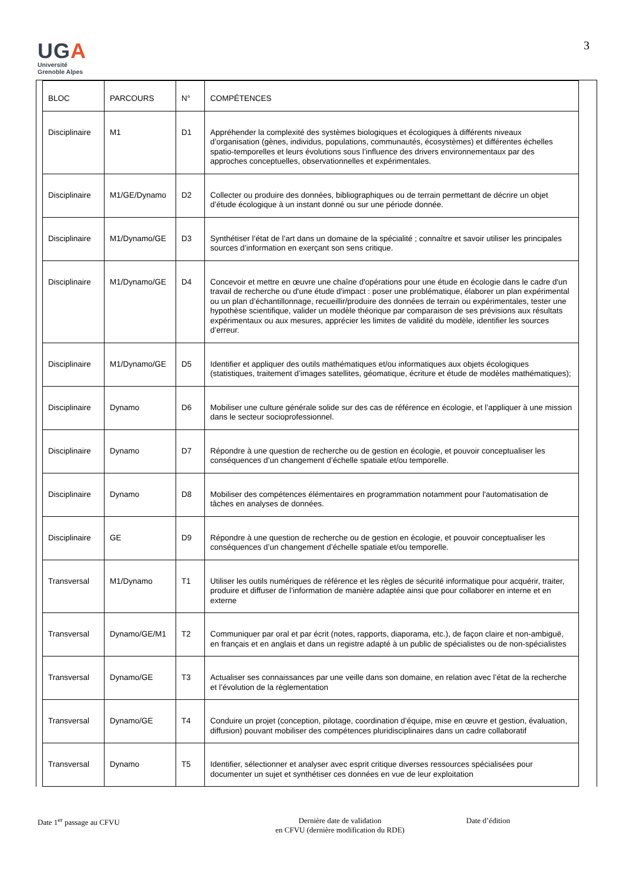UGA
Université
Grenoble Alpes
3
| BLOC | PARCOURS | N° | COMPÉTENCES |
| --- | --- | --- | --- |
| Disciplinaire | M1 | D1 | Appréhender la complexité des systèmes biologiques et écologiques à différents niveaux d’organisation (gènes, individus, populations, communautés, écosystèmes) et différentes échelles spatio-temporelles et leurs évolutions sous l’influence des drivers environnementaux par des approches conceptuelles, observationnelles et expérimentales. |
| Disciplinaire | M1/GE/Dynamo | D2 | Collecter ou produire des données, bibliographiques ou de terrain permettant de décrire un objet d’étude écologique à un instant donné ou sur une période donnée. |
| Disciplinaire | M1/Dynamo/GE | D3 | Synthétiser l’état de l’art dans un domaine de la spécialité ; connaître et savoir utiliser les principales sources d’information en exerçant son sens critique. |
| Disciplinaire | M1/Dynamo/GE | D4 | Concevoir et mettre en œuvre une chaîne d'opérations pour une étude en écologie dans le cadre d'un travail de recherche ou d'une étude d'impact : poser une problématique, élaborer un plan expérimental ou un plan d’échantillonnage, recueillir/produire des données de terrain ou expérimentales, tester une hypothèse scientifique, valider un modèle théorique par comparaison de ses prévisions aux résultats expérimentaux ou aux mesures, apprécier les limites de validité du modèle, identifier les sources d’erreur. |
| Disciplinaire | M1/Dynamo/GE | D5 | Identifier et appliquer des outils mathématiques et/ou informatiques aux objets écologiques (statistiques, traitement d’images satellites, géomatique, écriture et étude de modèles mathématiques); |
| Disciplinaire | Dynamo | D6 | Mobiliser une culture générale solide sur des cas de référence en écologie, et l’appliquer à une mission dans le secteur socioprofessionnel. |
| Disciplinaire | Dynamo | D7 | Répondre à une question de recherche ou de gestion en écologie, et pouvoir conceptualiser les conséquences d’un changement d’échelle spatiale et/ou temporelle. |
| Disciplinaire | Dynamo | D8 | Mobiliser des compétences élémentaires en programmation notamment pour l'automatisation de tâches en analyses de données. |
| Disciplinaire | GE | D9 | Répondre à une question de recherche ou de gestion en écologie, et pouvoir conceptualiser les conséquences d’un changement d’échelle spatiale et/ou temporelle. |
| Transversal | M1/Dynamo | T1 | Utiliser les outils numériques de référence et les règles de sécurité informatique pour acquérir, traiter, produire et diffuser de l’information de manière adaptée ainsi que pour collaborer en interne et en externe |
| Transversal | Dynamo/GE/M1 | T2 | Communiquer par oral et par écrit (notes, rapports, diaporama, etc.), de façon claire et non-ambiguë, en français et en anglais et dans un registre adapté à un public de spécialistes ou de non-spécialistes |
| Transversal | Dynamo/GE | T3 | Actualiser ses connaissances par une veille dans son domaine, en relation avec l’état de la recherche et l’évolution de la règlementation |
| Transversal | Dynamo/GE | T4 | Conduire un projet (conception, pilotage, coordination d’équipe, mise en œuvre et gestion, évaluation, diffusion) pouvant mobiliser des compétences pluridisciplinaires dans un cadre collaboratif |
| Transversal | Dynamo | T5 | Identifier, sélectionner et analyser avec esprit critique diverses ressources spécialisées pour documenter un sujet et synthétiser ces données en vue de leur exploitation |
Date 1<sup>er</sup> passage au CFVU Dernière date de validation
en CFVU (dernière modification du RDE)
Date d’édition